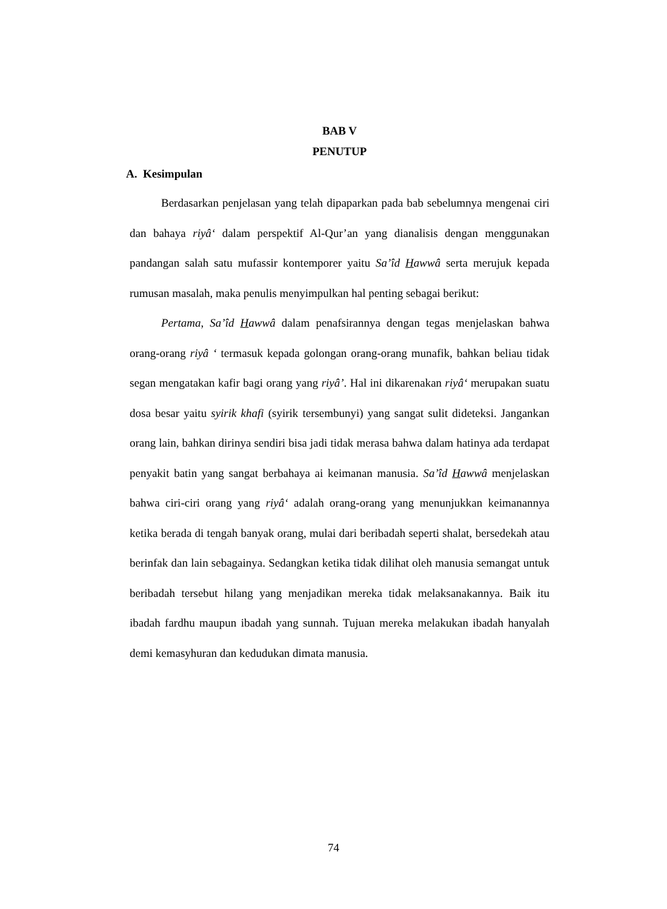BAB V
PENUTUP
A. Kesimpulan
Berdasarkan penjelasan yang telah dipaparkan pada bab sebelumnya mengenai ciri dan bahaya riyâ‘ dalam perspektif Al-Qur’an yang dianalisis dengan menggunakan pandangan salah satu mufassir kontemporer yaitu Sa’îd Hawwâ serta merujuk kepada rumusan masalah, maka penulis menyimpulkan hal penting sebagai berikut:
Pertama, Sa’îd Hawwâ dalam penafsirannya dengan tegas menjelaskan bahwa orang-orang riyâ ‘ termasuk kepada golongan orang-orang munafik, bahkan beliau tidak segan mengatakan kafir bagi orang yang riyâ’. Hal ini dikarenakan riyâ‘ merupakan suatu dosa besar yaitu syirik khafi (syirik tersembunyi) yang sangat sulit dideteksi. Jangankan orang lain, bahkan dirinya sendiri bisa jadi tidak merasa bahwa dalam hatinya ada terdapat penyakit batin yang sangat berbahaya ai keimanan manusia. Sa’îd Hawwâ menjelaskan bahwa ciri-ciri orang yang riyâ‘ adalah orang-orang yang menunjukkan keimanannya ketika berada di tengah banyak orang, mulai dari beribadah seperti shalat, bersedekah atau berinfak dan lain sebagainya. Sedangkan ketika tidak dilihat oleh manusia semangat untuk beribadah tersebut hilang yang menjadikan mereka tidak melaksanakannya. Baik itu ibadah fardhu maupun ibadah yang sunnah. Tujuan mereka melakukan ibadah hanyalah demi kemasyhuran dan kedudukan dimata manusia.
74